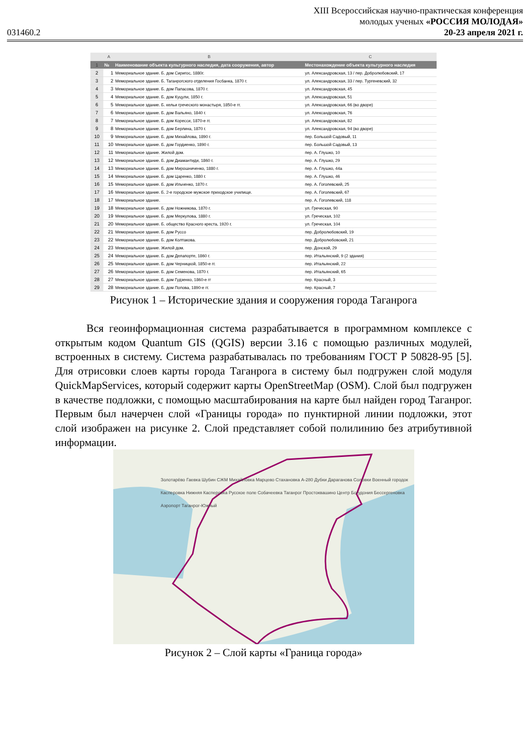031460.2
XIII Всероссийская научно-практическая конференция
молодых ученых «РОССИЯ МОЛОДАЯ»
20-23 апреля 2021 г.
| | A | B | C |
| --- | --- | --- | --- |
| 1 | № | Наименование объекта культурного наследия, дата сооружения, автор | Местонахождение объекта культурного наследия |
| 2 | 1 | Мемориальное здание. Б. дом Сиригос, 1880г. | ул. Александровская, 13 / пер. Добролюбовский, 17 |
| 3 | 2 | Мемориальное здание. Б. Таганрогского отделения Госбанка, 1870 г. | ул. Александровская, 33 / пер. Тургеневский, 32 |
| 4 | 3 | Мемориальное здание. Б. дом Папасова, 1870 г. | ул. Александровская, 45 |
| 5 | 4 | Мемориальное здание. Б. дом Куцули, 1850 г. | ул. Александровская, 51 |
| 6 | 5 | Мемориальное здание. Б. кельи греческого монастыря, 1850-е гг. | ул. Александровская, 66 (во дворе) |
| 7 | 6 | Мемориальное здание. Б. дом Вальяно, 1840 г. | ул. Александровская, 76 |
| 8 | 7 | Мемориальное здание. Б. дом Коресси, 1870-е гг. | ул. Александровская, 82 |
| 9 | 8 | Мемориальное здание. Б. дом Берлина, 1870 г. | ул. Александровская, 94 (во дворе) |
| 10 | 9 | Мемориальное здание. Б. дом Михайлова, 1890 г. | пер. Большой Садовый, 11 |
| 11 | 10 | Мемориальное здание. Б. дом Гордиенко, 1890 г. | пер. Большой Садовый, 13 |
| 12 | 11 | Мемориальное здание. Жилой дом. | пер. А. Глушко, 10 |
| 13 | 12 | Мемориальное здание. Б. дом Диамантиди, 1860 г. | пер. А. Глушко, 29 |
| 14 | 13 | Мемориальное здание. Б. дом Мирошниченко, 1880 г. | пер. А. Глушко, 44а |
| 15 | 14 | Мемориальное здание. Б. дом Царенко, 1880 г. | пер. А. Глушко, 46 |
| 16 | 15 | Мемориальное здание. Б. дом Ильченко, 1870 г. | пер. А. Гоголевский, 25 |
| 17 | 16 | Мемориальное здание. Б. 2-е городское мужское приходское училище. | пер. А. Гоголевский, 67 |
| 18 | 17 | Мемориальное здание. | пер. А. Гоголевский, 118 |
| 19 | 18 | Мемориальное здание. Б. дом Ножникова, 1870 г. | ул. Греческая, 90 |
| 20 | 19 | Мемориальное здание. Б. дом Меркулова, 1880 г. | ул. Греческая, 102 |
| 21 | 20 | Мемориальное здание. Б. общество Красного креста, 1920 г. | ул. Греческая, 104 |
| 22 | 21 | Мемориальное здание. Б. дом Руссо | пер. Добролюбовский, 19 |
| 23 | 22 | Мемориальное здание. Б. дом Колтакова. | пер. Добролюбовский, 21 |
| 24 | 23 | Мемориальное здание. Жилой дом. | пер. Донской, 29 |
| 25 | 24 | Мемориальное здание. Б. дом Делапорте, 1860 г. | пер. Итальянский, 9 (2 здания) |
| 26 | 25 | Мемориальное здание. Б. дом Черницкой, 1850-е гг. | пер. Итальянский, 22 |
| 27 | 26 | Мемориальное здание. Б. дом Семенова, 1870 г. | пер. Итальянский, 65 |
| 28 | 27 | Мемориальное здание. Б. дом Гудзенко, 1860-е гг | пер. Красный, 3 |
| 29 | 28 | Мемориальное здание. Б. дом Попова, 1890-е гг. | пер. Красный, 7 |
Рисунок 1 – Исторические здания и сооружения города Таганрога
Вся геоинформационная система разрабатывается в программном комплексе с открытым кодом Quantum GIS (QGIS) версии 3.16 с помощью различных модулей, встроенных в систему. Система разрабатывалась по требованиям ГОСТ Р 50828-95 [5]. Для отрисовки слоев карты города Таганрога в систему был подгружен слой модуля QuickMapServices, который содержит карты OpenStreetMap (OSM). Слой был подгружен в качестве подложки, с помощью масштабирования на карте был найден город Таганрог. Первым был начерчен слой «Границы города» по пунктирной линии подложки, этот слой изображен на рисунке 2. Слой представляет собой полилинию без атрибутивной информации.
Золотарёво Гаевка Шубин СЖМ Михайловка Марцево Стахановка А-280 Дубки Дараганова Соловки Военный городок Касперовка Нижняя Касперовка Русское поле Собачеевка Таганрог Простоквашино Центр Богудония Бессергеновка Аэропорт Таганрог-Южный
Рисунок 2 – Слой карты «Граница города»